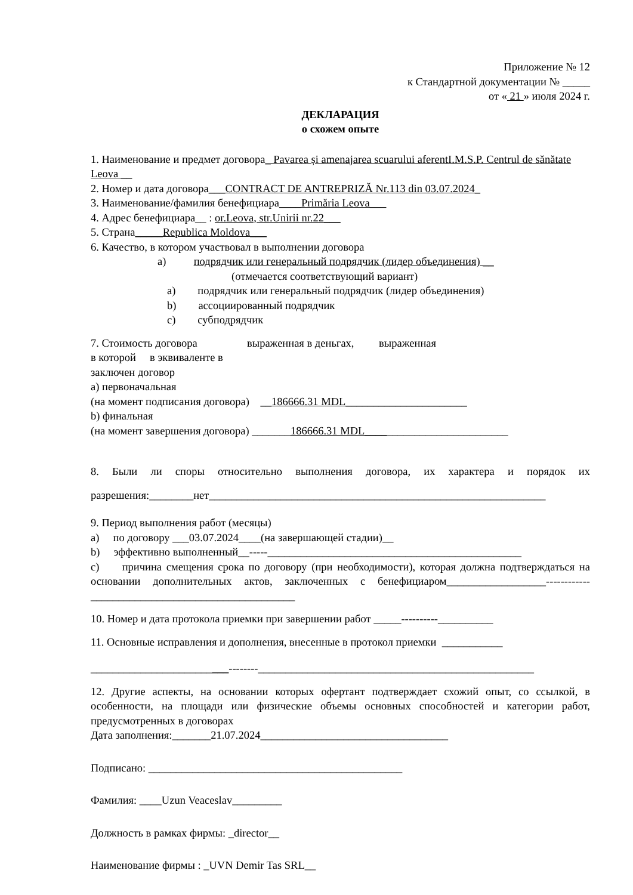Приложение № 12
к Стандартной документации № _____
от « 21 » июля 2024 г.
ДЕКЛАРАЦИЯ
о схожем опыте
1. Наименование и предмет договора_ Pavarea și amenajarea scuarului aferentI.M.S.P. Centrul de sănătate Leova __
2. Номер и дата договора___CONTRACT DE ANTREPRIZĂ Nr.113 din 03.07.2024_
3. Наименование/фамилия бенефициара____Primăria Leova___
4. Адрес бенефициара__ : or.Leova, str.Unirii nr.22___
5. Страна_____Republica Moldova___
6. Качество, в котором участвовал в выполнении договора
a) подрядчик или генеральный подрядчик (лидер объединения) __
(отмечается соответствующий вариант)
a) подрядчик или генеральный подрядчик (лидер объединения)
b) ассоциированный подрядчик
c) субподрядчик
7. Стоимость договора выраженная в деньгах, выраженная
в которой в эквиваленте в
заключен договор
a) первоначальная
(на момент подписания договора) __186666.31 MDL______________________
b) финальная
(на момент завершения договора) _______186666.31 MDL__________________________
8. Были ли споры относительно выполнения договора, их характера и порядок их разрешения:________нет_____________________________________________________________
9. Период выполнения работ (месяцы)
a) по договору ___03.07.2024____(на завершающей стадии)__
b) эффективно выполненный__-----______________________________________________
c) причина смещения срока по договору (при необходимости), которая должна подтверждаться на основании дополнительных актов, заключенных с бенефициаром__________________------------_____________________________________
10. Номер и дата протокола приемки при завершении работ _____----------__________
11. Основные исправления и дополнения, внесенные в протокол приемки ___________
_________________________--------__________________________________________________
12. Другие аспекты, на основании которых офертант подтверждает схожий опыт, со ссылкой, в особенности, на площади или физические объемы основных способностей и категории работ, предусмотренных в договорах
Дата заполнения:_______21.07.2024__________________________________
Подписано: ______________________________________________
Фамилия: ____Uzun Veaceslav_________
Должность в рамках фирмы: _director__
Наименование фирмы : _UVN Demir Tas SRL__